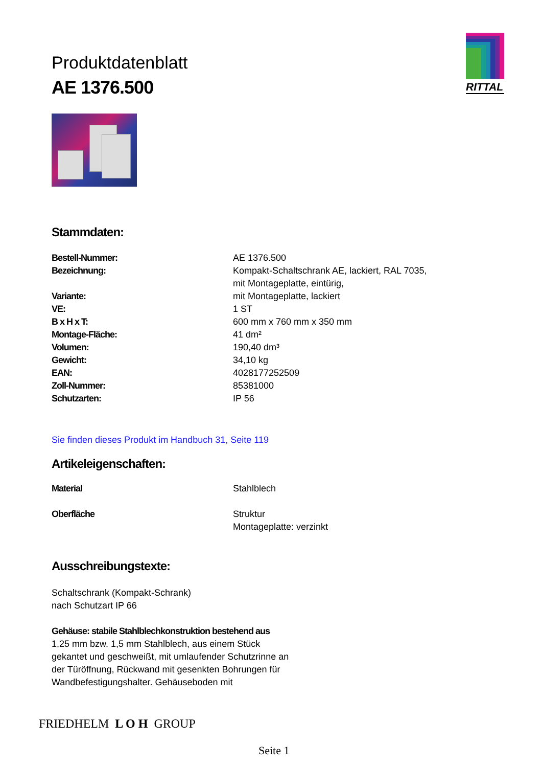RITTAL
Produktdatenblatt
AE 1376.500
Stammdaten:
| Bestell-Nummer: | AE 1376.500 |
| Bezeichnung: | Kompakt-Schaltschrank AE, lackiert, RAL 7035, mit Montageplatte, eintürig, |
| Variante: | mit Montageplatte, lackiert |
| VE: | 1 ST |
| B x H x T: | 600 mm x 760 mm x 350 mm |
| Montage-Fläche: | 41 dm² |
| Volumen: | 190,40 dm³ |
| Gewicht: | 34,10 kg |
| EAN: | 4028177252509 |
| Zoll-Nummer: | 85381000 |
| Schutzarten: | IP 56 |
Sie finden dieses Produkt im Handbuch 31, Seite 119
Artikeleigenschaften:
| Material | Stahlblech |
| Oberfläche | Struktur Montageplatte: verzinkt |
Ausschreibungstexte:
Schaltschrank (Kompakt-Schrank)
nach Schutzart IP 66
Gehäuse: stabile Stahlblechkonstruktion bestehend aus
1,25 mm bzw. 1,5 mm Stahlblech, aus einem Stück
gekantet und geschweißt, mit umlaufender Schutzrinne an
der Türöffnung, Rückwand mit gesenkten Bohrungen für
Wandbefestigungshalter. Gehäuseboden mit
FRIEDHELM L O H GROUP
Seite 1